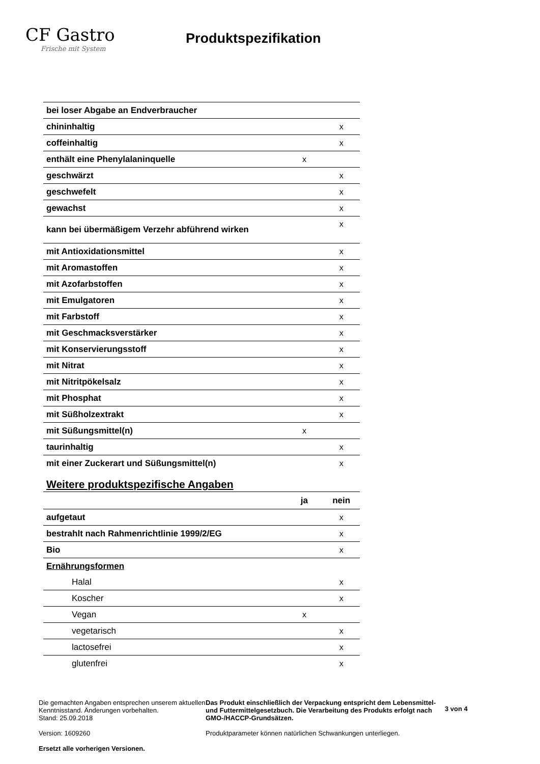CF Gastro
Frische mit System
Produktspezifikation
| bei loser Abgabe an Endverbraucher | | |
| chininhaltig | | x |
| coffeinhaltig | | x |
| enthält eine Phenylalaninquelle | x | |
| geschwärzt | | x |
| geschwefelt | | x |
| gewachst | | x |
| kann bei übermäßigem Verzehr abführend wirken | | x |
| mit Antioxidationsmittel | | x |
| mit Aromastoffen | | x |
| mit Azofarbstoffen | | x |
| mit Emulgatoren | | x |
| mit Farbstoff | | x |
| mit Geschmacksverstärker | | x |
| mit Konservierungsstoff | | x |
| mit Nitrat | | x |
| mit Nitritpökelsalz | | x |
| mit Phosphat | | x |
| mit Süßholzextrakt | | x |
| mit Süßungsmittel(n) | x | |
| taurinhaltig | | x |
| mit einer Zuckerart und Süßungsmittel(n) | | x |
Weitere produktspezifische Angaben
| | ja | nein |
| --- | --- | --- |
| aufgetaut | | x |
| bestrahlt nach Rahmenrichtlinie 1999/2/EG | | x |
| Bio | | x |
| Ernährungsformen | | |
| Halal | | x |
| Koscher | | x |
| Vegan | x | |
| vegetarisch | | x |
| lactosefrei | | x |
| glutenfrei | | x |
Die gemachten Angaben entsprechen unserem aktuellen Kenntnisstand. Änderungen vorbehalten.
Stand: 25.09.2018
Version: 1609260
Ersetzt alle vorherigen Versionen.
Das Produkt einschließlich der Verpackung entspricht dem Lebensmittel- und Futtermittelgesetzbuch. Die Verarbeitung des Produkts erfolgt nach GMO-/HACCP-Grundsätzen.
Produktparameter können natürlichen Schwankungen unterliegen.
3 von 4